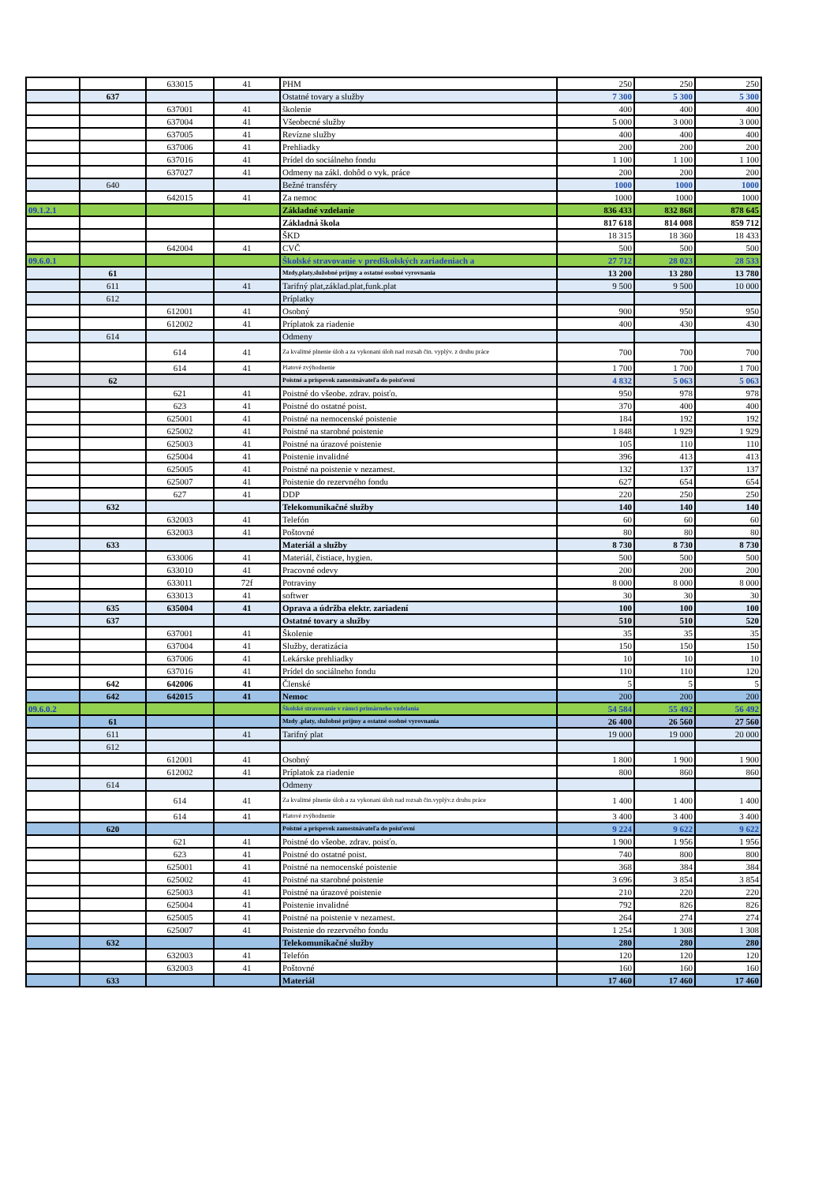| | | 633015 | 41 | PHM | 250 | 250 | 250 |
| | 637 | | | Ostatné tovary a služby | 7 300 | 5 300 | 5 300 |
| | | 637001 | 41 | školenie | 400 | 400 | 400 |
| | | 637004 | 41 | Všeobecné služby | 5 000 | 3 000 | 3 000 |
| | | 637005 | 41 | Revízne služby | 400 | 400 | 400 |
| | | 637006 | 41 | Prehliadky | 200 | 200 | 200 |
| | | 637016 | 41 | Prídel do sociálneho fondu | 1 100 | 1 100 | 1 100 |
| | | 637027 | 41 | Odmeny na zákl. dohôd o vyk. práce | 200 | 200 | 200 |
| | 640 | | | Bežné transféry | 1000 | 1000 | 1000 |
| | | 642015 | 41 | Za nemoc | 1000 | 1000 | 1000 |
| 09.1.2.1 | | | | Základné vzdelanie | 836 433 | 832 868 | 878 645 |
| | | | | Základná škola | 817 618 | 814 008 | 859 712 |
| | | | | ŠKD | 18 315 | 18 360 | 18 433 |
| | | 642004 | 41 | CVČ | 500 | 500 | 500 |
| 09.6.0.1 | | | | Školské stravovanie v predškolských zariadeniach a | 27 712 | 28 023 | 28 533 |
| | 61 | | | Mzdy,platy,služobné príjmy a ostatné osobné vyrovnania | 13 200 | 13 280 | 13 780 |
| | 611 | | 41 | Tarifný plat,základ.plat,funk.plat | 9 500 | 9 500 | 10 000 |
| | 612 | | | Príplatky | | | |
| | | 612001 | 41 | Osobný | 900 | 950 | 950 |
| | | 612002 | 41 | Príplatok za riadenie | 400 | 430 | 430 |
| | 614 | | | Odmeny | | | |
| | | 614 | 41 | Za kvalitné plnenie úloh a za vykonani úloh nad rozsah čin. vyplýv. z druhu práce | 700 | 700 | 700 |
| | | 614 | 41 | Platové zvýhodnenie | 1 700 | 1 700 | 1 700 |
| | 62 | | | Poistné a príspevok zamestnávateľa do poisťovní | 4 832 | 5 063 | 5 063 |
| | | 621 | 41 | Poistné do všeobe. zdrav. poisťo. | 950 | 978 | 978 |
| | | 623 | 41 | Poistné do ostatné poist. | 370 | 400 | 400 |
| | | 625001 | 41 | Poistné na nemocenské poistenie | 184 | 192 | 192 |
| | | 625002 | 41 | Poistné na starobné poistenie | 1 848 | 1 929 | 1 929 |
| | | 625003 | 41 | Poistné na úrazové poistenie | 105 | 110 | 110 |
| | | 625004 | 41 | Poistenie invalidné | 396 | 413 | 413 |
| | | 625005 | 41 | Poistné na poistenie v nezamest. | 132 | 137 | 137 |
| | | 625007 | 41 | Poistenie do rezervného fondu | 627 | 654 | 654 |
| | | 627 | 41 | DDP | 220 | 250 | 250 |
| | 632 | | | Telekomunikačné služby | 140 | 140 | 140 |
| | | 632003 | 41 | Telefón | 60 | 60 | 60 |
| | | 632003 | 41 | Poštovné | 80 | 80 | 80 |
| | 633 | | | Materiál a služby | 8 730 | 8 730 | 8 730 |
| | | 633006 | 41 | Materiál, čistiace, hygien. | 500 | 500 | 500 |
| | | 633010 | 41 | Pracovné odevy | 200 | 200 | 200 |
| | | 633011 | 72f | Potraviny | 8 000 | 8 000 | 8 000 |
| | | 633013 | 41 | softwer | 30 | 30 | 30 |
| | 635 | 635004 | 41 | Oprava a údržba elektr. zariadení | 100 | 100 | 100 |
| | 637 | | | Ostatné tovary a služby | 510 | 510 | 520 |
| | | 637001 | 41 | Školenie | 35 | 35 | 35 |
| | | 637004 | 41 | Služby, deratizácia | 150 | 150 | 150 |
| | | 637006 | 41 | Lekárske prehliadky | 10 | 10 | 10 |
| | | 637016 | 41 | Prídel do sociálneho fondu | 110 | 110 | 120 |
| | 642 | 642006 | 41 | Členské | 5 | 5 | 5 |
| | 642 | 642015 | 41 | Nemoc | 200 | 200 | 200 |
| 09.6.0.2 | | | | Školské stravovanie v rámci primárneho vzdelania | 54 584 | 55 492 | 56 492 |
| | 61 | | | Mzdy ,platy, služobné príjmy a ostatné osobné vyrovnania | 26 400 | 26 560 | 27 560 |
| | 611 | | 41 | Tarifný plat | 19 000 | 19 000 | 20 000 |
| | 612 | | | | | | |
| | | 612001 | 41 | Osobný | 1 800 | 1 900 | 1 900 |
| | | 612002 | 41 | Príplatok za riadenie | 800 | 860 | 860 |
| | 614 | | | Odmeny | | | |
| | | 614 | 41 | Za kvalitné plnenie úloh a za vykonani úloh nad rozsah čin.vyplýv.z druhu práce | 1 400 | 1 400 | 1 400 |
| | | 614 | 41 | Platové zvýhodnenie | 3 400 | 3 400 | 3 400 |
| | 620 | | | Poistné a príspevok zamestnávateľa do poisťovní | 9 224 | 9 622 | 9 622 |
| | | 621 | 41 | Poistné do všeobe. zdrav. poisťo. | 1 900 | 1 956 | 1 956 |
| | | 623 | 41 | Poistné do ostatné poist. | 740 | 800 | 800 |
| | | 625001 | 41 | Poistné na nemocenské poistenie | 368 | 384 | 384 |
| | | 625002 | 41 | Poistné na starobné poistenie | 3 696 | 3 854 | 3 854 |
| | | 625003 | 41 | Poistné na úrazové poistenie | 210 | 220 | 220 |
| | | 625004 | 41 | Poistenie invalidné | 792 | 826 | 826 |
| | | 625005 | 41 | Poistné na poistenie v nezamest. | 264 | 274 | 274 |
| | | 625007 | 41 | Poistenie do rezervného fondu | 1 254 | 1 308 | 1 308 |
| | 632 | | | Telekomunikačné služby | 280 | 280 | 280 |
| | | 632003 | 41 | Telefón | 120 | 120 | 120 |
| | | 632003 | 41 | Poštovné | 160 | 160 | 160 |
| | 633 | | | Materiál | 17 460 | 17 460 | 17 460 |